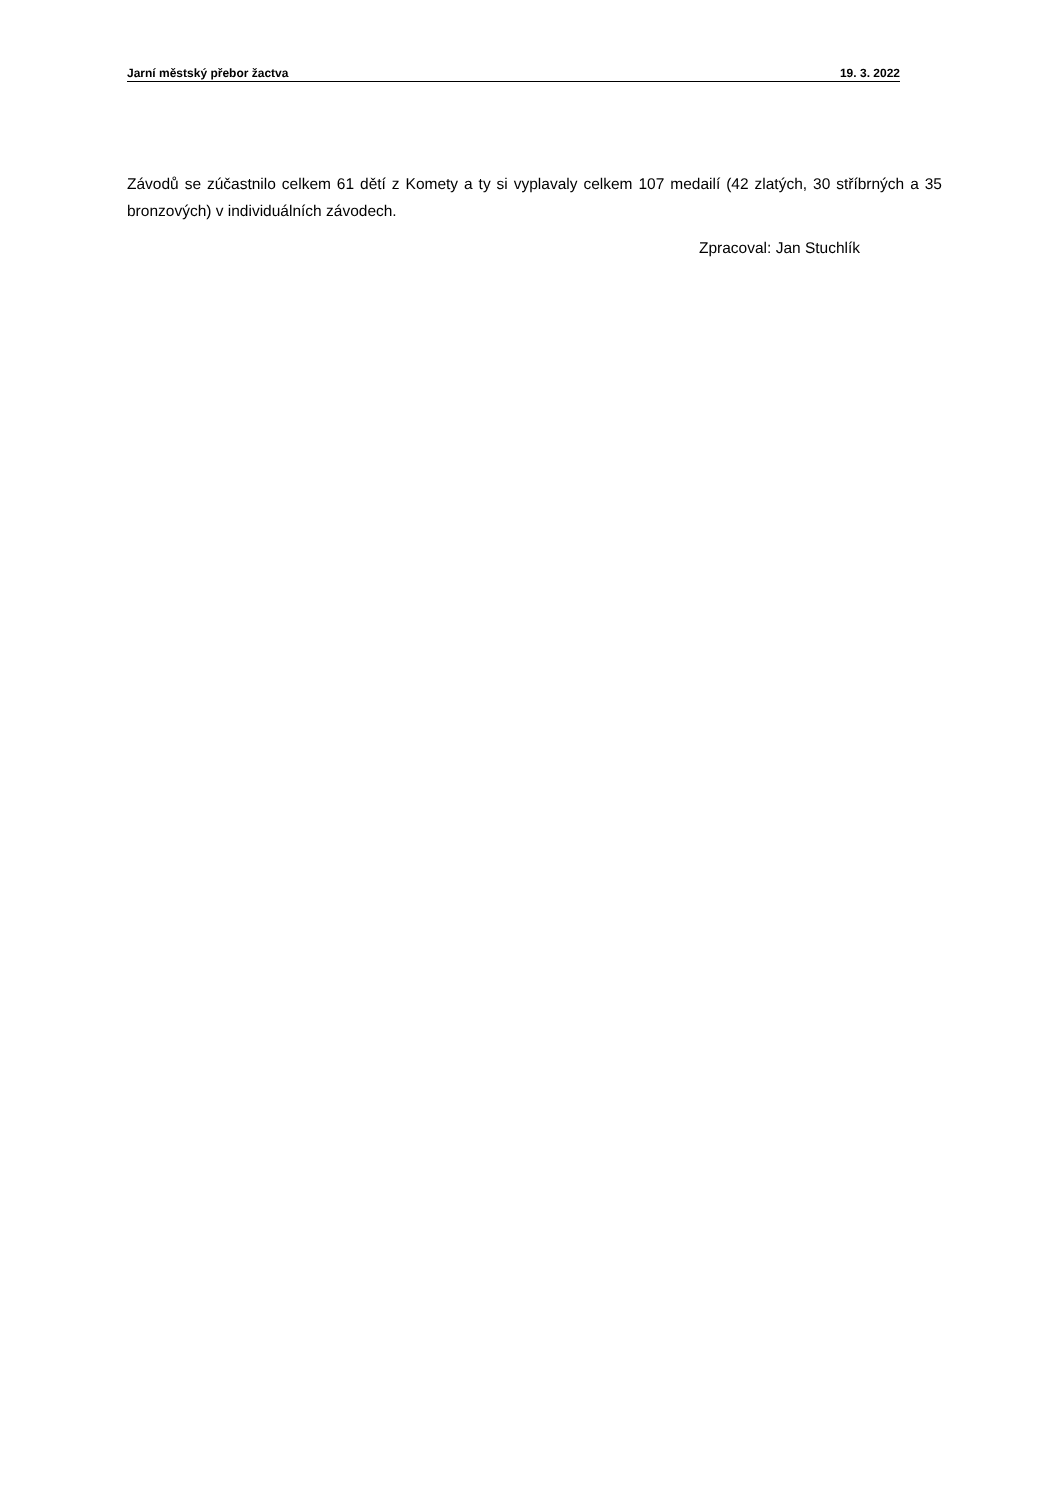Jarní městský přebor žactva 19. 3. 2022
Závodů se zúčastnilo celkem 61 dětí z Komety a ty si vyplavaly celkem 107 medailí (42 zlatých, 30 stříbrných a 35 bronzových) v individuálních závodech.
Zpracoval: Jan Stuchlík